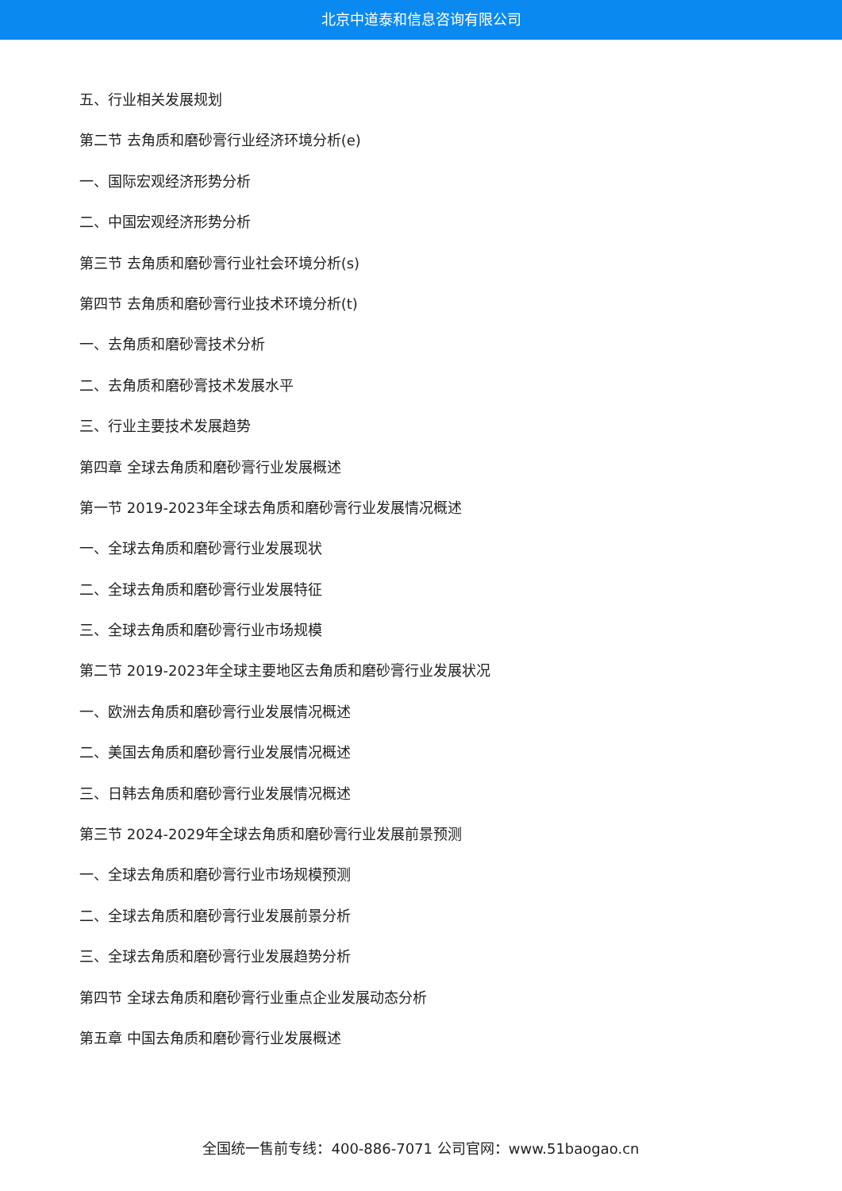北京中道泰和信息咨询有限公司
五、行业相关发展规划
第二节 去角质和磨砂膏行业经济环境分析(e)
一、国际宏观经济形势分析
二、中国宏观经济形势分析
第三节 去角质和磨砂膏行业社会环境分析(s)
第四节 去角质和磨砂膏行业技术环境分析(t)
一、去角质和磨砂膏技术分析
二、去角质和磨砂膏技术发展水平
三、行业主要技术发展趋势
第四章 全球去角质和磨砂膏行业发展概述
第一节 2019-2023年全球去角质和磨砂膏行业发展情况概述
一、全球去角质和磨砂膏行业发展现状
二、全球去角质和磨砂膏行业发展特征
三、全球去角质和磨砂膏行业市场规模
第二节 2019-2023年全球主要地区去角质和磨砂膏行业发展状况
一、欧洲去角质和磨砂膏行业发展情况概述
二、美国去角质和磨砂膏行业发展情况概述
三、日韩去角质和磨砂膏行业发展情况概述
第三节 2024-2029年全球去角质和磨砂膏行业发展前景预测
一、全球去角质和磨砂膏行业市场规模预测
二、全球去角质和磨砂膏行业发展前景分析
三、全球去角质和磨砂膏行业发展趋势分析
第四节 全球去角质和磨砂膏行业重点企业发展动态分析
第五章 中国去角质和磨砂膏行业发展概述
全国统一售前专线：400-886-7071 公司官网：www.51baogao.cn